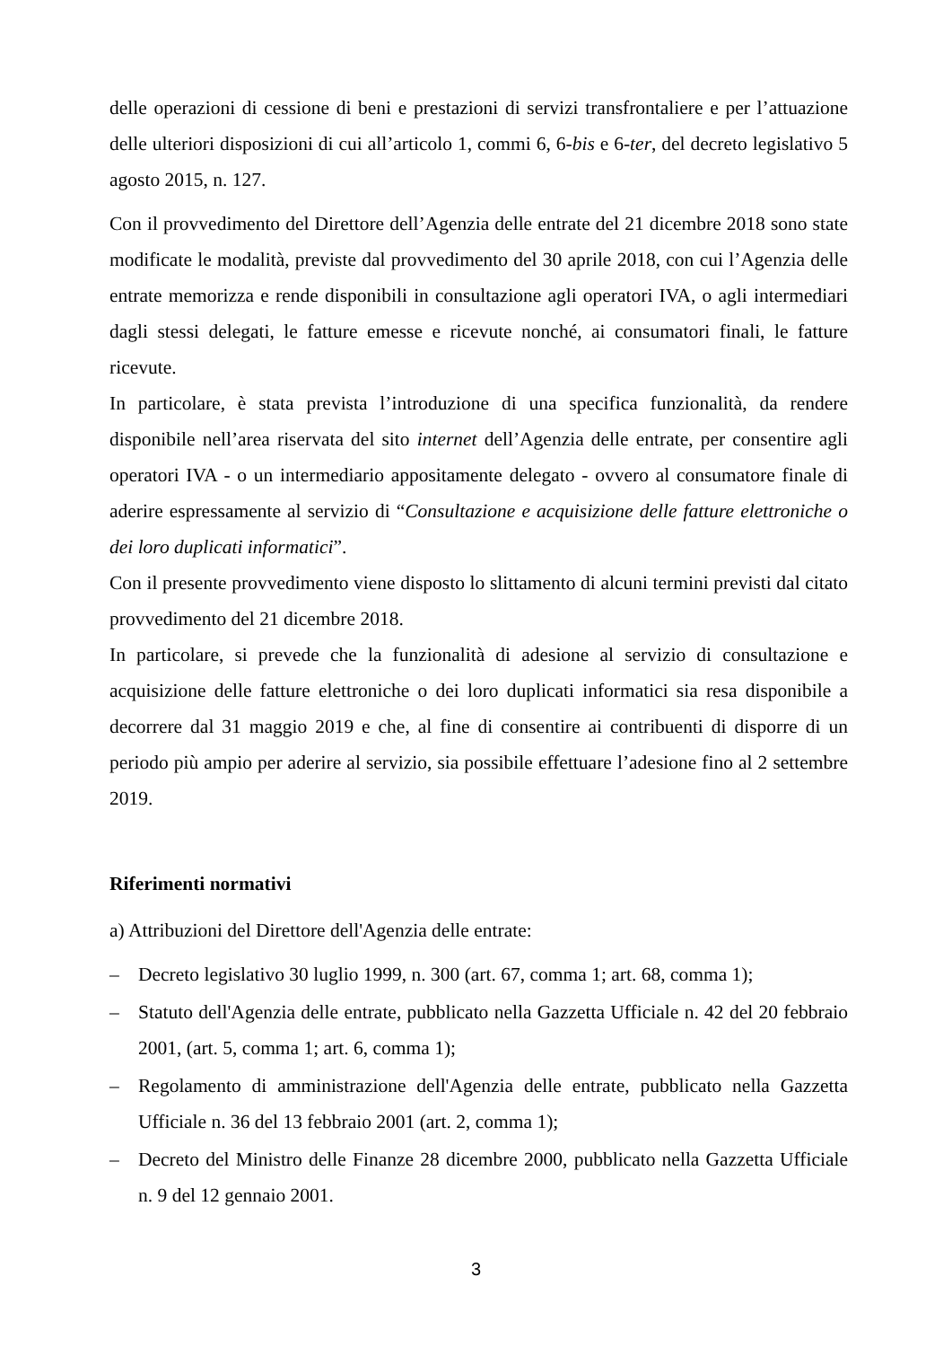delle operazioni di cessione di beni e prestazioni di servizi transfrontaliere e per l’attuazione delle ulteriori disposizioni di cui all’articolo 1, commi 6, 6-bis e 6-ter, del decreto legislativo 5 agosto 2015, n. 127.
Con il provvedimento del Direttore dell’Agenzia delle entrate del 21 dicembre 2018 sono state modificate le modalità, previste dal provvedimento del 30 aprile 2018, con cui l’Agenzia delle entrate memorizza e rende disponibili in consultazione agli operatori IVA, o agli intermediari dagli stessi delegati, le fatture emesse e ricevute nonché, ai consumatori finali, le fatture ricevute.
In particolare, è stata prevista l’introduzione di una specifica funzionalità, da rendere disponibile nell’area riservata del sito internet dell’Agenzia delle entrate, per consentire agli operatori IVA - o un intermediario appositamente delegato - ovvero al consumatore finale di aderire espressamente al servizio di “Consultazione e acquisizione delle fatture elettroniche o dei loro duplicati informatici”.
Con il presente provvedimento viene disposto lo slittamento di alcuni termini previsti dal citato provvedimento del 21 dicembre 2018.
In particolare, si prevede che la funzionalità di adesione al servizio di consultazione e acquisizione delle fatture elettroniche o dei loro duplicati informatici sia resa disponibile a decorrere dal 31 maggio 2019 e che, al fine di consentire ai contribuenti di disporre di un periodo più ampio per aderire al servizio, sia possibile effettuare l’adesione fino al 2 settembre 2019.
Riferimenti normativi
a) Attribuzioni del Direttore dell'Agenzia delle entrate:
– Decreto legislativo 30 luglio 1999, n. 300 (art. 67, comma 1; art. 68, comma 1);
– Statuto dell'Agenzia delle entrate, pubblicato nella Gazzetta Ufficiale n. 42 del 20 febbraio 2001, (art. 5, comma 1; art. 6, comma 1);
– Regolamento di amministrazione dell'Agenzia delle entrate, pubblicato nella Gazzetta Ufficiale n. 36 del 13 febbraio 2001 (art. 2, comma 1);
– Decreto del Ministro delle Finanze 28 dicembre 2000, pubblicato nella Gazzetta Ufficiale n. 9 del 12 gennaio 2001.
3